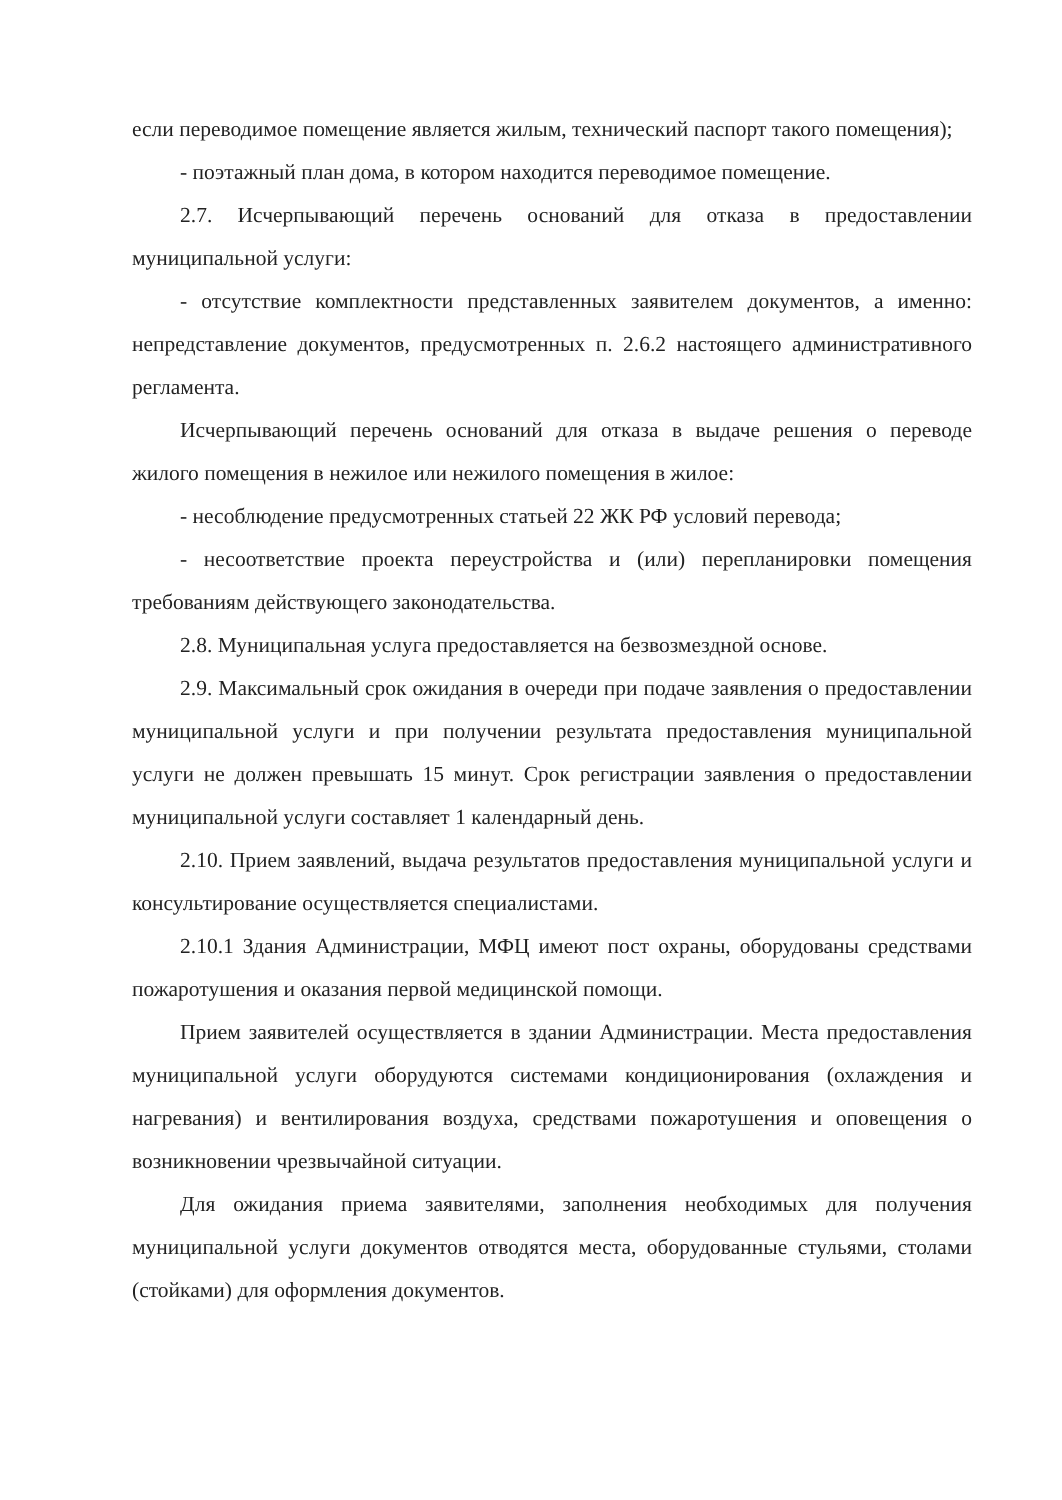если переводимое помещение является жилым, технический паспорт такого помещения);
- поэтажный план дома, в котором находится переводимое помещение.
2.7. Исчерпывающий перечень оснований для отказа в предоставлении муниципальной услуги:
- отсутствие комплектности представленных заявителем документов, а именно: непредставление документов, предусмотренных п. 2.6.2 настоящего административного регламента.
Исчерпывающий перечень оснований для отказа в выдаче решения о переводе жилого помещения в нежилое или нежилого помещения в жилое:
- несоблюдение предусмотренных статьей 22 ЖК РФ условий перевода;
- несоответствие проекта переустройства и (или) перепланировки помещения требованиям действующего законодательства.
2.8. Муниципальная услуга предоставляется на безвозмездной основе.
2.9. Максимальный срок ожидания в очереди при подаче заявления о предоставлении муниципальной услуги и при получении результата предоставления муниципальной услуги не должен превышать 15 минут. Срок регистрации заявления о предоставлении муниципальной услуги составляет 1 календарный день.
2.10. Прием заявлений, выдача результатов предоставления муниципальной услуги и консультирование осуществляется специалистами.
2.10.1 Здания Администрации, МФЦ имеют пост охраны, оборудованы средствами пожаротушения и оказания первой медицинской помощи.
Прием заявителей осуществляется в здании Администрации. Места предоставления муниципальной услуги оборудуются системами кондиционирования (охлаждения и нагревания) и вентилирования воздуха, средствами пожаротушения и оповещения о возникновении чрезвычайной ситуации.
Для ожидания приема заявителями, заполнения необходимых для получения муниципальной услуги документов отводятся места, оборудованные стульями, столами (стойками) для оформления документов.